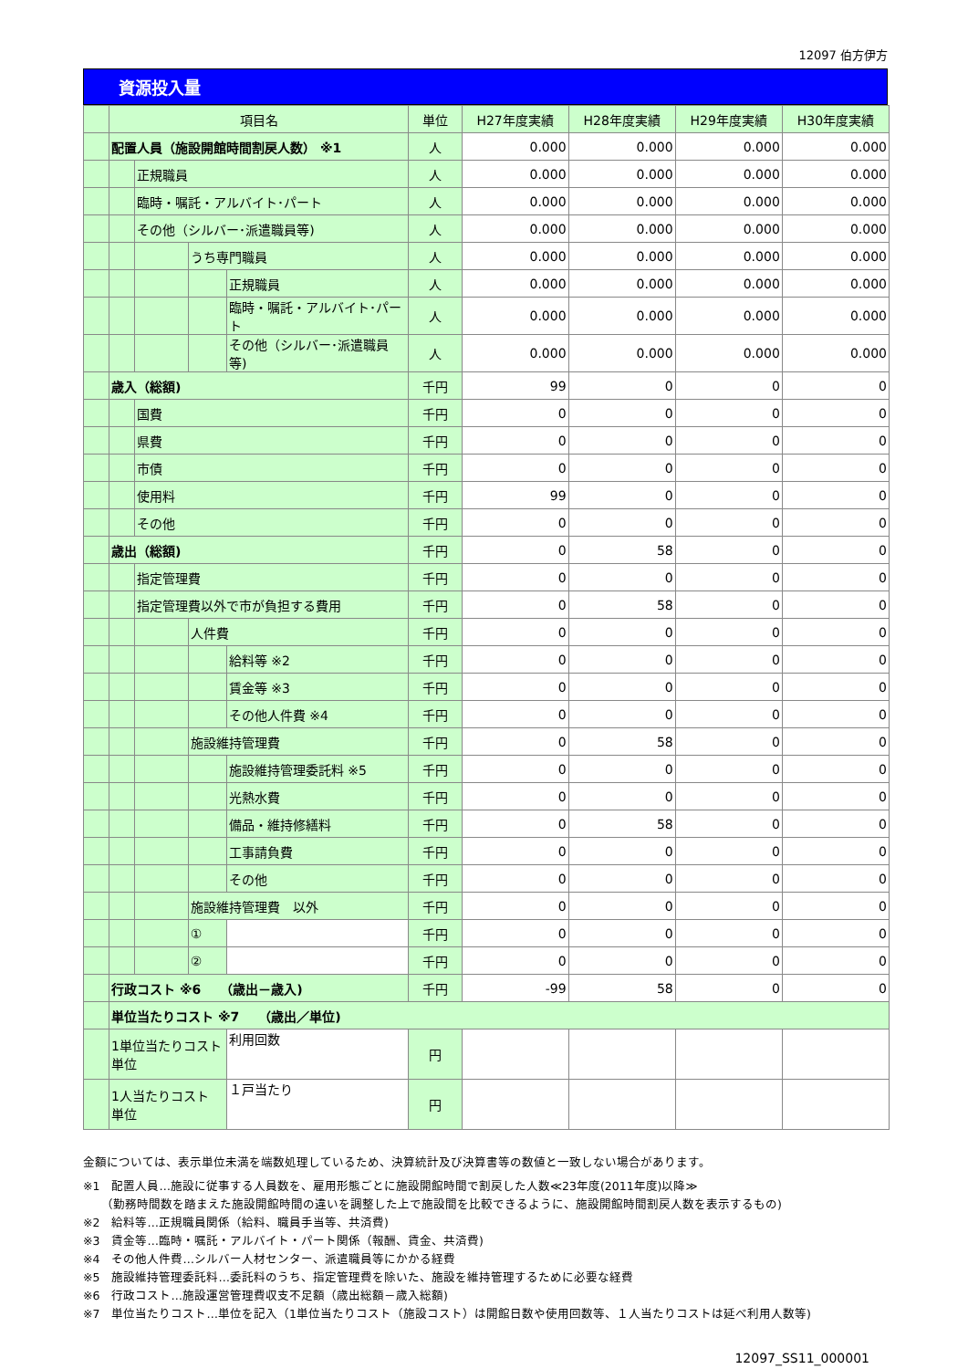12097 伯方伊方
資源投入量
| | 項目名 | | | | 単位 | H27年度実績 | H28年度実績 | H29年度実績 | H30年度実績 |
| --- | --- | --- | --- | --- | --- | --- | --- | --- | --- |
| | 配置人員（施設開館時間割戻人数） ※1 | | | | 人 | 0.000 | 0.000 | 0.000 | 0.000 |
| | | 正規職員 | | | 人 | 0.000 | 0.000 | 0.000 | 0.000 |
| | | 臨時・嘱託・アルバイト･パート | | | 人 | 0.000 | 0.000 | 0.000 | 0.000 |
| | | その他（シルバー･派遣職員等) | | | 人 | 0.000 | 0.000 | 0.000 | 0.000 |
| | | | うち専門職員 | | 人 | 0.000 | 0.000 | 0.000 | 0.000 |
| | | | | 正規職員 | 人 | 0.000 | 0.000 | 0.000 | 0.000 |
| | | | | 臨時・嘱託・アルバイト･パート | 人 | 0.000 | 0.000 | 0.000 | 0.000 |
| | | | | その他（シルバー･派遣職員等) | 人 | 0.000 | 0.000 | 0.000 | 0.000 |
| | 歳入（総額) | | | | 千円 | 99 | 0 | 0 | 0 |
| | | 国費 | | | 千円 | 0 | 0 | 0 | 0 |
| | | 県費 | | | 千円 | 0 | 0 | 0 | 0 |
| | | 市債 | | | 千円 | 0 | 0 | 0 | 0 |
| | | 使用料 | | | 千円 | 99 | 0 | 0 | 0 |
| | | その他 | | | 千円 | 0 | 0 | 0 | 0 |
| | 歳出（総額) | | | | 千円 | 0 | 58 | 0 | 0 |
| | | 指定管理費 | | | 千円 | 0 | 0 | 0 | 0 |
| | | 指定管理費以外で市が負担する費用 | | | 千円 | 0 | 58 | 0 | 0 |
| | | | 人件費 | | 千円 | 0 | 0 | 0 | 0 |
| | | | | 給料等 ※2 | 千円 | 0 | 0 | 0 | 0 |
| | | | | 賃金等 ※3 | 千円 | 0 | 0 | 0 | 0 |
| | | | | その他人件費 ※4 | 千円 | 0 | 0 | 0 | 0 |
| | | | 施設維持管理費 | | 千円 | 0 | 58 | 0 | 0 |
| | | | | 施設維持管理委託料 ※5 | 千円 | 0 | 0 | 0 | 0 |
| | | | | 光熱水費 | 千円 | 0 | 0 | 0 | 0 |
| | | | | 備品・維持修繕料 | 千円 | 0 | 58 | 0 | 0 |
| | | | | 工事請負費 | 千円 | 0 | 0 | 0 | 0 |
| | | | | その他 | 千円 | 0 | 0 | 0 | 0 |
| | | | 施設維持管理費 以外 | | 千円 | 0 | 0 | 0 | 0 |
| | | | ① | | 千円 | 0 | 0 | 0 | 0 |
| | | | ② | | 千円 | 0 | 0 | 0 | 0 |
| | 行政コスト ※6 （歳出－歳入) | | | | 千円 | -99 | 58 | 0 | 0 |
| | 単位当たりコスト ※7 （歳出／単位) | | | | | | | | |
| | 1単位当たりコスト 単位 | | | 利用回数 | 円 | | | | |
| | 1人当たりコスト 単位 | | | １戸当たり | 円 | | | | |
金額については、表示単位未満を端数処理しているため、決算統計及び決算書等の数値と一致しない場合があります。
※1　配置人員…施設に従事する人員数を、雇用形態ごとに施設開館時間で割戻した人数≪23年度(2011年度)以降≫
　　（勤務時間数を踏まえた施設開館時間の違いを調整した上で施設間を比較できるように、施設開館時間割戻人数を表示するもの)
※2　給料等…正規職員関係（給料、職員手当等、共済費)
※3　賃金等…臨時・嘱託・アルバイト・パート関係（報酬、賃金、共済費)
※4　その他人件費…シルバー人材センター、派遣職員等にかかる経費
※5　施設維持管理委託料…委託料のうち、指定管理費を除いた、施設を維持管理するために必要な経費
※6　行政コスト…施設運営管理費収支不足額（歳出総額－歳入総額)
※7　単位当たりコスト…単位を記入（1単位当たりコスト（施設コスト）は開館日数や使用回数等、１人当たりコストは延べ利用人数等)
12097_SS11_000001